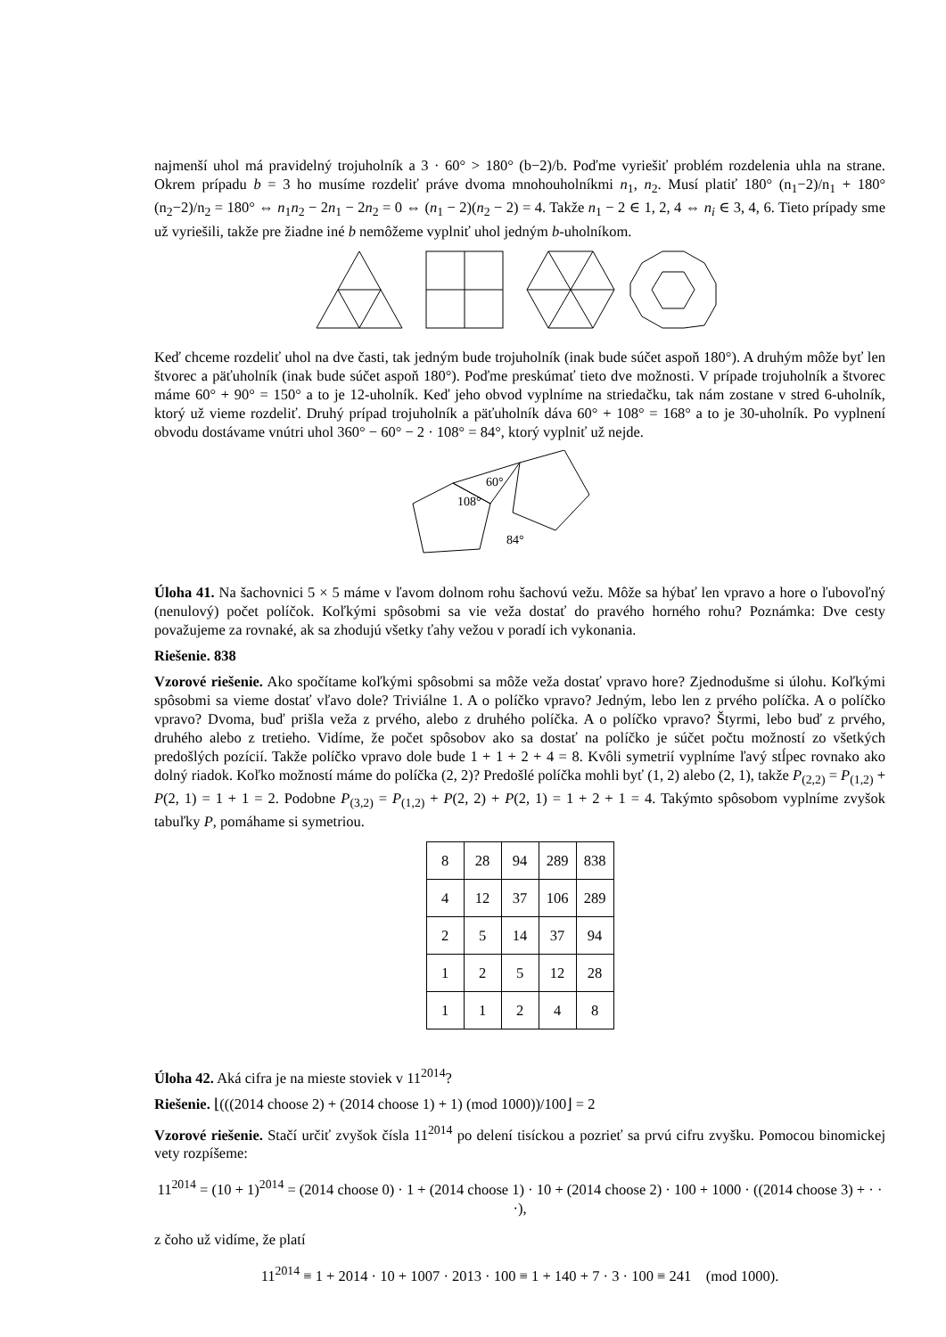najmenší uhol má pravidelný trojuholník a 3 · 60° > 180° (b−2)/b. Poďme vyriešiť problém rozdelenia uhla na strane. Okrem prípadu b = 3 ho musíme rozdeliť práve dvoma mnohouholníkmi n<sub>1</sub>, n<sub>2</sub>. Musí platiť 180° (n<sub>1</sub>−2)/n<sub>1</sub> + 180° (n<sub>2</sub>−2)/n<sub>2</sub> = 180° ⇔ n<sub>1</sub>n<sub>2</sub> − 2n<sub>1</sub> − 2n<sub>2</sub> = 0 ⇔ (n<sub>1</sub> − 2)(n<sub>2</sub> − 2) = 4. Takže n<sub>1</sub> − 2 ∈ 1, 2, 4 ⇔ n<sub>i</sub> ∈ 3, 4, 6. Tieto prípady sme už vyriešili, takže pre žiadne iné b nemôžeme vyplniť uhol jedným b-uholníkom.
Keď chceme rozdeliť uhol na dve časti, tak jedným bude trojuholník (inak bude súčet aspoň 180°). A druhým môže byť len štvorec a päťuholník (inak bude súčet aspoň 180°). Poďme preskúmať tieto dve možnosti. V prípade trojuholník a štvorec máme 60° + 90° = 150° a to je 12-uholník. Keď jeho obvod vyplníme na striedačku, tak nám zostane v stred 6-uholník, ktorý už vieme rozdeliť. Druhý prípad trojuholník a päťuholník dáva 60° + 108° = 168° a to je 30-uholník. Po vyplnení obvodu dostávame vnútri uhol 360° − 60° − 2 · 108° = 84°, ktorý vyplniť už nejde.
60°
108°
84°
Úloha 41. Na šachovnici 5 × 5 máme v ľavom dolnom rohu šachovú vežu. Môže sa hýbať len vpravo a hore o ľubovoľný (nenulový) počet políčok. Koľkými spôsobmi sa vie veža dostať do pravého horného rohu? Poznámka: Dve cesty považujeme za rovnaké, ak sa zhodujú všetky ťahy vežou v poradí ich vykonania.
Riešenie. 838
Vzorové riešenie. Ako spočítame koľkými spôsobmi sa môže veža dostať vpravo hore? Zjednodušme si úlohu. Koľkými spôsobmi sa vieme dostať vľavo dole? Triviálne 1. A o políčko vpravo? Jedným, lebo len z prvého políčka. A o políčko vpravo? Dvoma, buď prišla veža z prvého, alebo z druhého políčka. A o políčko vpravo? Štyrmi, lebo buď z prvého, druhého alebo z tretieho. Vidíme, že počet spôsobov ako sa dostať na políčko je súčet počtu možností zo všetkých predošlých pozícií. Takže políčko vpravo dole bude 1 + 1 + 2 + 4 = 8. Kvôli symetrií vyplníme ľavý stĺpec rovnako ako dolný riadok. Koľko možností máme do políčka (2, 2)? Predošlé políčka mohli byť (1, 2) alebo (2, 1), takže P<sub>(2,2)</sub> = P<sub>(1,2)</sub> + P(2, 1) = 1 + 1 = 2. Podobne P<sub>(3,2)</sub> = P<sub>(1,2)</sub> + P(2, 2) + P(2, 1) = 1 + 2 + 1 = 4. Takýmto spôsobom vyplníme zvyšok tabuľky P, pomáhame si symetriou.
| 8 | 28 | 94 | 289 | 838 |
| 4 | 12 | 37 | 106 | 289 |
| 2 | 5 | 14 | 37 | 94 |
| 1 | 2 | 5 | 12 | 28 |
| 1 | 1 | 2 | 4 | 8 |
Úloha 42. Aká cifra je na mieste stoviek v 11<sup>2014</sup>?
Riešenie. ⌊(((2014 choose 2) + (2014 choose 1) + 1) (mod 1000))/100⌋ = 2
Vzorové riešenie. Stačí určiť zvyšok čísla 11<sup>2014</sup> po delení tisíckou a pozrieť sa prvú cifru zvyšku. Pomocou binomickej vety rozpíšeme:
11<sup>2014</sup> = (10 + 1)<sup>2014</sup> = (2014 choose 0) · 1 + (2014 choose 1) · 10 + (2014 choose 2) · 100 + 1000 · ((2014 choose 3) + · · ·),
z čoho už vidíme, že platí
11<sup>2014</sup> ≡ 1 + 2014 · 10 + 1007 · 2013 · 100 ≡ 1 + 140 + 7 · 3 · 100 ≡ 241 (mod 1000).